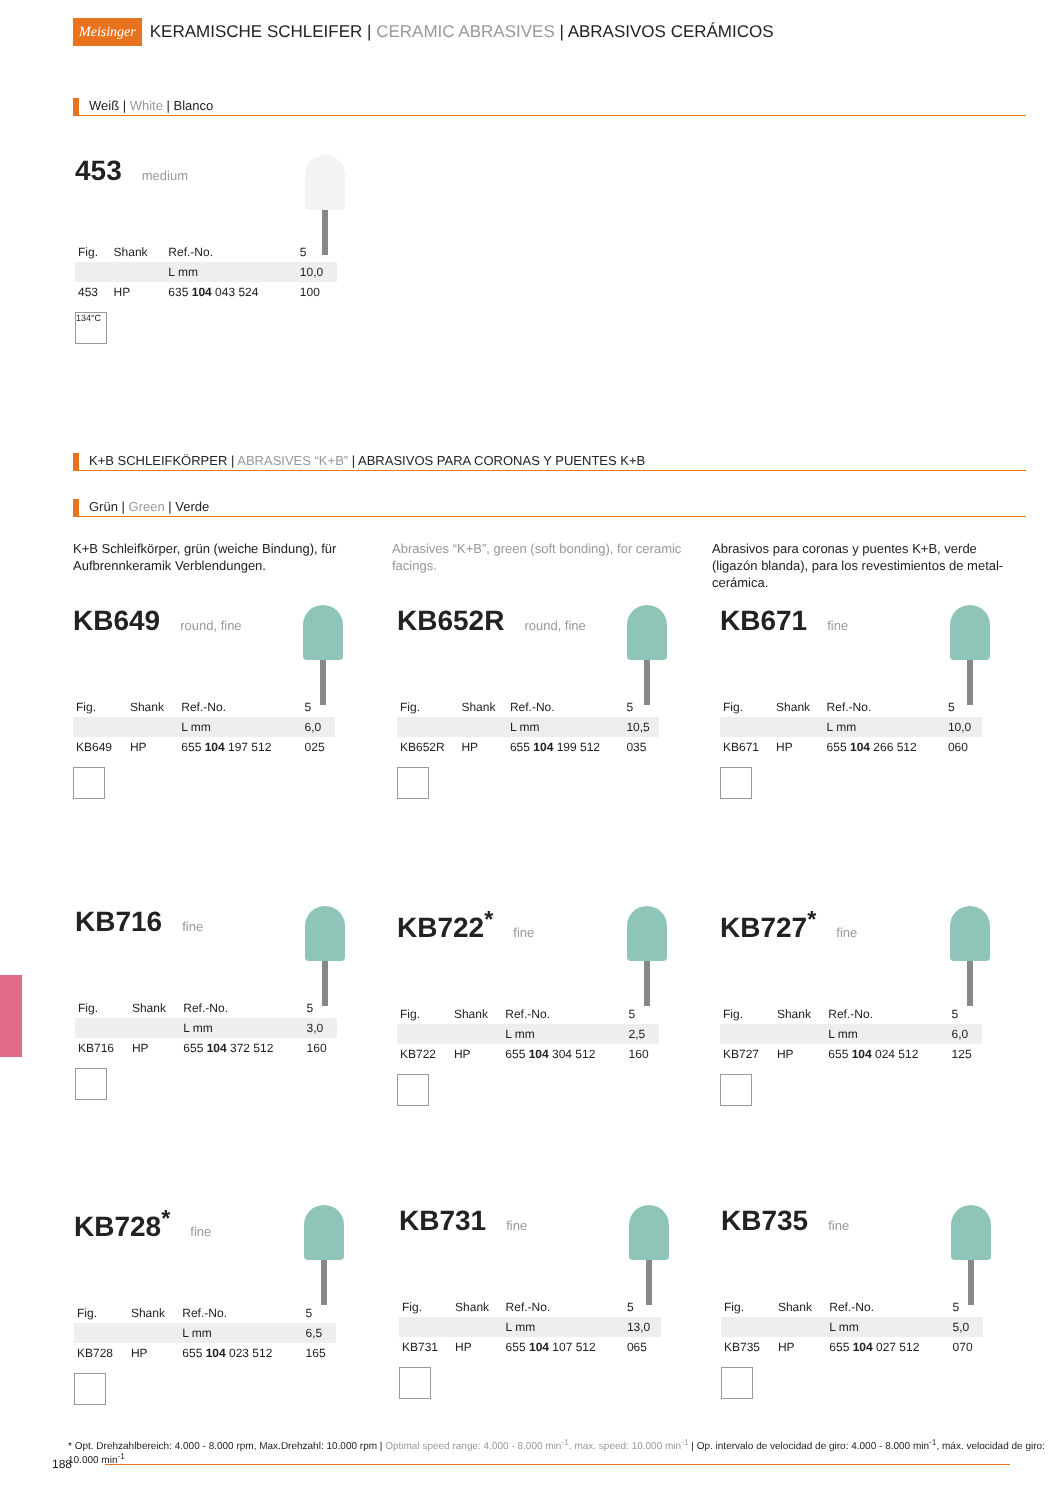Meisinger KERAMISCHE SCHLEIFER | CERAMIC ABRASIVES | ABRASIVOS CERÁMICOS
Weiß | White | Blanco
453
medium
| Fig. | Shank | Ref.-No. | 5 |
| | | L mm | 10,0 |
| 453 | HP | 635 104 043 524 | 100 |
134°C
K+B SCHLEIFKÖRPER | ABRASIVES “K+B” | ABRASIVOS PARA CORONAS Y PUENTES K+B
Grün | Green | Verde
K+B Schleifkörper, grün (weiche Bindung), für Aufbrennkeramik Verblendungen.
Abrasives “K+B”, green (soft bonding), for ceramic facings.
Abrasivos para coronas y puentes K+B, verde (ligazón blanda), para los revestimientos de metal-cerámica.
KB649
round, fine
| Fig. | Shank | Ref.-No. | 5 |
| | | L mm | 6,0 |
| KB649 | HP | 655 104 197 512 | 025 |
KB652R
round, fine
| Fig. | Shank | Ref.-No. | 5 |
| | | L mm | 10,5 |
| KB652R | HP | 655 104 199 512 | 035 |
KB671
fine
| Fig. | Shank | Ref.-No. | 5 |
| | | L mm | 10,0 |
| KB671 | HP | 655 104 266 512 | 060 |
KB716
fine
| Fig. | Shank | Ref.-No. | 5 |
| | | L mm | 3,0 |
| KB716 | HP | 655 104 372 512 | 160 |
KB722<sup>*</sup>
fine
| Fig. | Shank | Ref.-No. | 5 |
| | | L mm | 2,5 |
| KB722 | HP | 655 104 304 512 | 160 |
KB727<sup>*</sup>
fine
| Fig. | Shank | Ref.-No. | 5 |
| | | L mm | 6,0 |
| KB727 | HP | 655 104 024 512 | 125 |
KB728<sup>*</sup>
fine
| Fig. | Shank | Ref.-No. | 5 |
| | | L mm | 6,5 |
| KB728 | HP | 655 104 023 512 | 165 |
KB731
fine
| Fig. | Shank | Ref.-No. | 5 |
| | | L mm | 13,0 |
| KB731 | HP | 655 104 107 512 | 065 |
KB735
fine
| Fig. | Shank | Ref.-No. | 5 |
| | | L mm | 5,0 |
| KB735 | HP | 655 104 027 512 | 070 |
* Opt. Drehzahlbereich: 4.000 - 8.000 rpm, Max.Drehzahl: 10.000 rpm | Optimal speed range: 4.000 - 8.000 min<sup>-1</sup>, max. speed: 10.000 min<sup>-1</sup> | Op. intervalo de velocidad de giro: 4.000 - 8.000 min<sup>-1</sup>, máx. velocidad de giro: 10.000 min<sup>-1</sup>
188